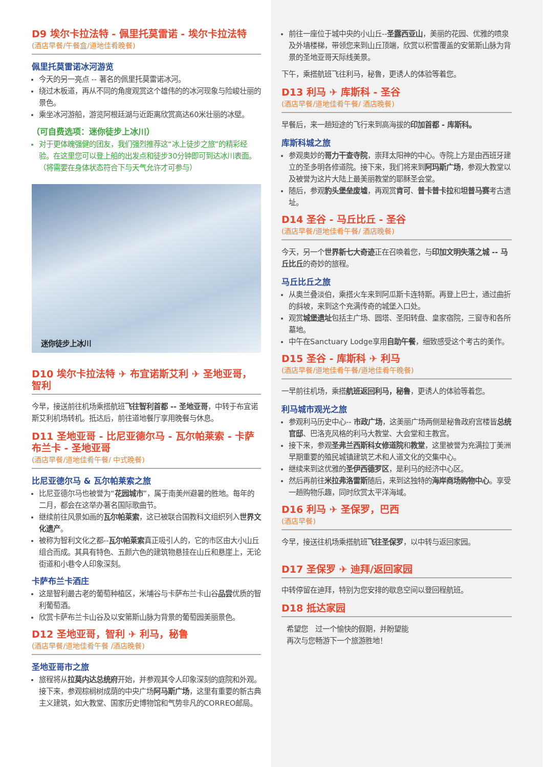D9 埃尔卡拉法特 - 佩里托莫雷诺 - 埃尔卡拉法特
(酒店早餐/午餐盒/道地佳肴晚餐)
佩里托莫雷诺冰河游览
今天的另一亮点 -- 著名的佩里托莫雷诺冰河。
绕过木板道，再从不同的角度观赏这个雄伟的的冰河现象与险峻壮丽的景色。
乘坐冰河游船，游览阿根廷湖与近距离欣赏高达60米壮丽的冰壁。
（可自费选项：迷你徒步上冰川）
对于更体魄强健的团友，我们强烈推荐这“冰上徒步之旅”的精彩经验。在这里您可以登上船的出发点和徒步30分钟即可到达冰川表面。（将需要在身体状态符合下与天气允许才可参与）
迷你徒步上冰川
D10 埃尔卡拉法特 ✈ 布宜诺斯艾利 ✈ 圣地亚哥，智利
今早，接送前往机场乘搭航班飞往智利首都 -- 圣地亚哥，中转于布宜诺斯艾利机场转机。抵达后，前往道地餐厅享用晚餐与休息。
D11 圣地亚哥 - 比尼亚德尔马 - 瓦尔帕莱索 - 卡萨布兰卡 - 圣地亚哥
(酒店早餐/道地佳肴午餐/ 中式晚餐)
比尼亚德尔马 & 瓦尔帕莱索之旅
比尼亚德尔马也被誉为“花园城市”，属于南美州避暑的胜地。每年的二月，都会在这举办著名国际歌曲节。
继续前往风景如画的瓦尔帕莱索，这已被联合国教科文组织列入世界文化遗产。
被称为智利文化之都--瓦尔帕莱索真正吸引人的，它的市区由大小山丘组合而成。其具有特色、五颜六色的建筑物悬挂在山丘和悬崖上，无论街道和小巷令人印象深刻。
卡萨布兰卡酒庄
这是智利最古老的葡萄种植区，米埔谷与卡萨布兰卡山谷品尝优质的智利葡萄酒。
欣赏卡萨布兰卡山谷及以安第斯山脉为背景的葡萄园美丽景色。
D12 圣地亚哥，智利 ✈ 利马，秘鲁
(酒店早餐/道地佳肴午餐 /酒店晚餐)
圣地亚哥市之旅
旅程将从拉莫内达总统府开始，并参观其令人印象深刻的庭院和外观。接下来，参观棕榈树成荫的中央广场阿马斯广场，这里有重要的新古典主义建筑，如大教堂、国家历史博物馆和气势非凡的CORREO邮局。
前往一座位于城中央的小山丘--圣露西亚山，美丽的花园、优雅的喷泉及外墙楼梯，带领您来到山丘顶端，欣赏以积雪覆盖的安第斯山脉为背景的圣地亚哥天际线美景。
下午，乘搭航班飞往利马，秘鲁，更诱人的体验等着您。
D13 利马 ✈ 库斯科 - 圣谷
(酒店早餐/道地佳肴午餐/ 酒店晚餐)
早餐后，来一趟短途的飞行来到高海拔的印加首都 - 库斯科。
库斯科城之旅
参观奥妙的哥力干查寺院，崇拜太阳神的中心。寺院上方是由西班牙建立的圣多明各修道院。接下来，我们将来到阿玛斯广场，参观大教堂以及被誉为这片大陆上最美丽教堂的耶稣圣会堂。
随后，参观豹头堡垒废墟，再观赏肯可、普卡普卡拉和坦普马赛考古遗址。
D14 圣谷 - 马丘比丘 - 圣谷
(酒店早餐/道地佳肴午餐/ 酒店晚餐)
今天，另一个世界新七大奇迹正在召唤着您，与印加文明失落之城 -- 马丘比丘的奇妙的旅程。
马丘比丘之旅
从奥兰叠淡伯，乘搭火车来到阿瓜斯卡连特斯。再登上巴士，通过曲折的斜坡，来到这个充满传奇的城堡入口处。
观赏城堡遗址包括主广场、圆塔、圣阳转盘、皇家宿院，三窗寺和各所墓地。
中午在Sanctuary Lodge享用自助午餐，细致感受这个考古的美作。
D15 圣谷 - 库斯科 ✈ 利马
(酒店早餐/道地佳肴午餐/道地佳肴午晚餐)
一早前往机场，乘搭航班返回利马，秘鲁，更诱人的体验等着您。
利马城市观光之旅
参观利马历史中心-- 市政广场，这美丽广场两侧是秘鲁政府宫楼皆总统官邸、巴洛克风格的利马大教堂、大会堂和主教宫。
接下来，参观圣弗兰西斯科女修道院和教堂，这里被誉为充满拉丁美洲早期重要的殖民城镇建筑艺术和人道文化的交集中心。
继续来到这优雅的圣伊西德罗区，是利马的经济中心区。
然后再前往米拉弗洛雷斯随后，来到这独特的海岸商场购物中心。享受一趟购物乐趣，同时欣赏太平洋海域。
D16 利马 ✈ 圣保罗，巴西
(酒店早餐)
今早，接送往机场乘搭航班飞往圣保罗，以中转与返回家园。
D17 圣保罗 ✈ 迪拜/返回家园
中转停留在迪拜，特别为您安排的歇息空间以登回程航班。
D18 抵达家园
希望您　过一个愉快的假期，并盼望能
再次与您畅游下一个旅游胜地！